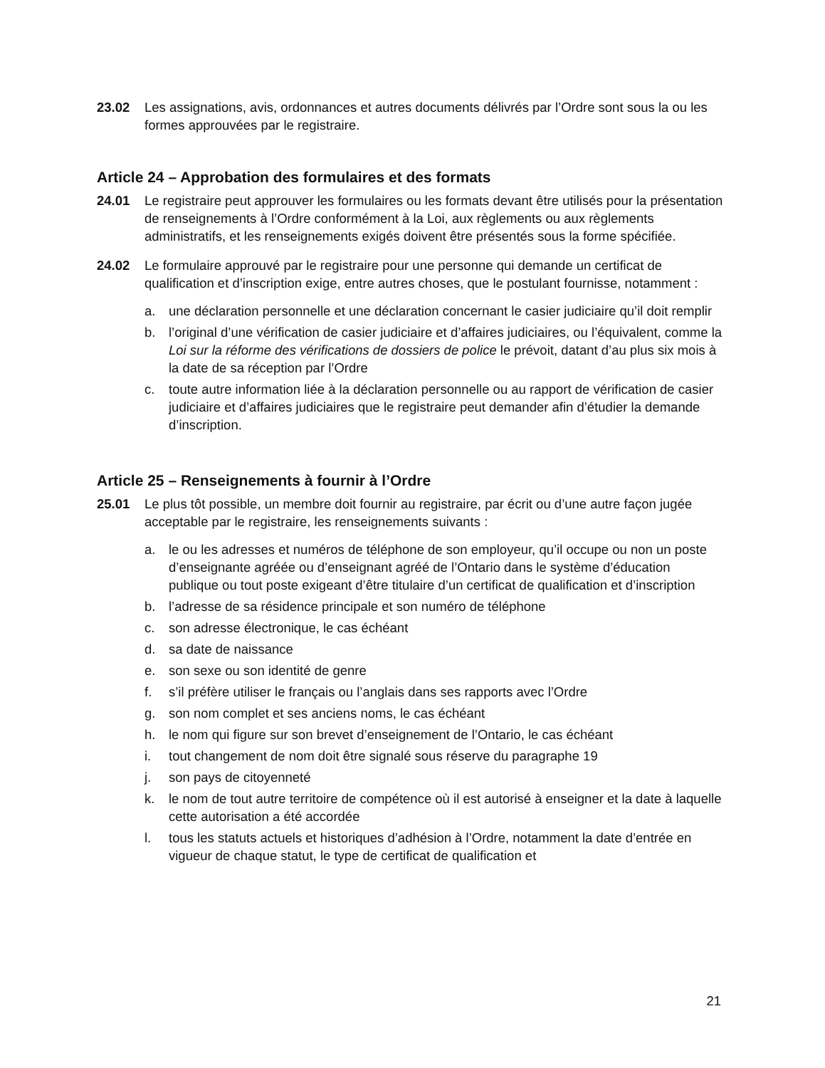23.02 Les assignations, avis, ordonnances et autres documents délivrés par l’Ordre sont sous la ou les formes approuvées par le registraire.
Article 24 – Approbation des formulaires et des formats
24.01 Le registraire peut approuver les formulaires ou les formats devant être utilisés pour la présentation de renseignements à l’Ordre conformément à la Loi, aux règlements ou aux règlements administratifs, et les renseignements exigés doivent être présentés sous la forme spécifiée.
24.02 Le formulaire approuvé par le registraire pour une personne qui demande un certificat de qualification et d’inscription exige, entre autres choses, que le postulant fournisse, notamment :
a. une déclaration personnelle et une déclaration concernant le casier judiciaire qu’il doit remplir
b. l’original d’une vérification de casier judiciaire et d’affaires judiciaires, ou l’équivalent, comme la Loi sur la réforme des vérifications de dossiers de police le prévoit, datant d’au plus six mois à la date de sa réception par l’Ordre
c. toute autre information liée à la déclaration personnelle ou au rapport de vérification de casier judiciaire et d’affaires judiciaires que le registraire peut demander afin d’étudier la demande d’inscription.
Article 25 – Renseignements à fournir à l’Ordre
25.01 Le plus tôt possible, un membre doit fournir au registraire, par écrit ou d’une autre façon jugée acceptable par le registraire, les renseignements suivants :
a. le ou les adresses et numéros de téléphone de son employeur, qu’il occupe ou non un poste d’enseignante agréée ou d’enseignant agréé de l’Ontario dans le système d’éducation publique ou tout poste exigeant d’être titulaire d’un certificat de qualification et d’inscription
b. l’adresse de sa résidence principale et son numéro de téléphone
c. son adresse électronique, le cas échéant
d. sa date de naissance
e. son sexe ou son identité de genre
f. s’il préfère utiliser le français ou l’anglais dans ses rapports avec l’Ordre
g. son nom complet et ses anciens noms, le cas échéant
h. le nom qui figure sur son brevet d’enseignement de l’Ontario, le cas échéant
i. tout changement de nom doit être signalé sous réserve du paragraphe 19
j. son pays de citoyenneté
k. le nom de tout autre territoire de compétence où il est autorisé à enseigner et la date à laquelle cette autorisation a été accordée
l. tous les statuts actuels et historiques d’adhésion à l’Ordre, notamment la date d’entrée en vigueur de chaque statut, le type de certificat de qualification et
21